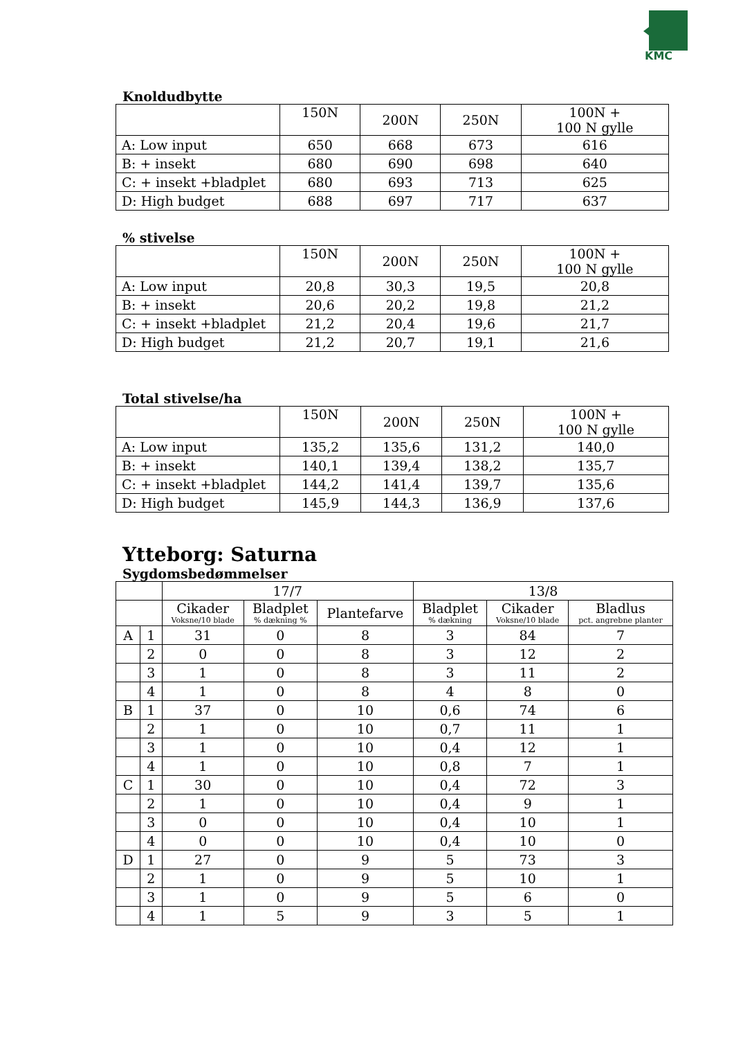KMC
Knoldudbytte
| | 150N | 200N | 250N | 100N + 100 N gylle |
| --- | --- | --- | --- | --- |
| A: Low input | 650 | 668 | 673 | 616 |
| B: + insekt | 680 | 690 | 698 | 640 |
| C: + insekt +bladplet | 680 | 693 | 713 | 625 |
| D: High budget | 688 | 697 | 717 | 637 |
% stivelse
| | 150N | 200N | 250N | 100N + 100 N gylle |
| --- | --- | --- | --- | --- |
| A: Low input | 20,8 | 30,3 | 19,5 | 20,8 |
| B: + insekt | 20,6 | 20,2 | 19,8 | 21,2 |
| C: + insekt +bladplet | 21,2 | 20,4 | 19,6 | 21,7 |
| D: High budget | 21,2 | 20,7 | 19,1 | 21,6 |
Total stivelse/ha
| | 150N | 200N | 250N | 100N + 100 N gylle |
| --- | --- | --- | --- | --- |
| A: Low input | 135,2 | 135,6 | 131,2 | 140,0 |
| B: + insekt | 140,1 | 139,4 | 138,2 | 135,7 |
| C: + insekt +bladplet | 144,2 | 141,4 | 139,7 | 135,6 |
| D: High budget | 145,9 | 144,3 | 136,9 | 137,6 |
Ytteborg: Saturna
Sygdomsbedømmelser
| | | 17/7 | | | 13/8 | | |
| --- | --- | --- | --- | --- | --- | --- | --- |
| | | Cikader Voksne/10 blade | Bladplet % dækning % | Plantefarve | Bladplet % dækning | Cikader Voksne/10 blade | Bladlus pct. angrebne planter |
| A | 1 | 31 | 0 | 8 | 3 | 84 | 7 |
| | 2 | 0 | 0 | 8 | 3 | 12 | 2 |
| | 3 | 1 | 0 | 8 | 3 | 11 | 2 |
| | 4 | 1 | 0 | 8 | 4 | 8 | 0 |
| B | 1 | 37 | 0 | 10 | 0,6 | 74 | 6 |
| | 2 | 1 | 0 | 10 | 0,7 | 11 | 1 |
| | 3 | 1 | 0 | 10 | 0,4 | 12 | 1 |
| | 4 | 1 | 0 | 10 | 0,8 | 7 | 1 |
| C | 1 | 30 | 0 | 10 | 0,4 | 72 | 3 |
| | 2 | 1 | 0 | 10 | 0,4 | 9 | 1 |
| | 3 | 0 | 0 | 10 | 0,4 | 10 | 1 |
| | 4 | 0 | 0 | 10 | 0,4 | 10 | 0 |
| D | 1 | 27 | 0 | 9 | 5 | 73 | 3 |
| | 2 | 1 | 0 | 9 | 5 | 10 | 1 |
| | 3 | 1 | 0 | 9 | 5 | 6 | 0 |
| | 4 | 1 | 5 | 9 | 3 | 5 | 1 |